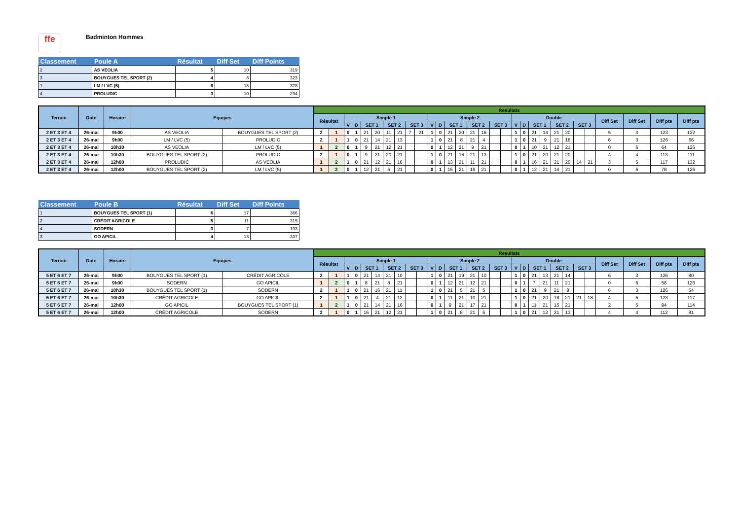ffe
Badminton Hommes
| Classement | Poule A | Résultat | Diff Set | Diff Points |
| --- | --- | --- | --- | --- |
| 2 | AS VEOLIA | 5 | 10 | 319 |
| 3 | BOUYGUES TEL SPORT (2) | 4 | 8 | 323 |
| 1 | LM / LVC (5) | 6 | 18 | 378 |
| 4 | PROLUDIC | 3 | 10 | 294 |
| Terrain | Date | Horaire | Equipes | | Resultats | | | | | | | | | | | | | | | | | | | | | | | | | | | | | |
| --- | --- | --- | --- | --- | --- | --- | --- | --- | --- | --- | --- | --- | --- | --- | --- | --- | --- | --- | --- | --- | --- | --- | --- | --- | --- | --- | --- | --- | --- | --- | --- | --- | --- | --- |
| | | | | | Résultat | | Simple 1 | | | | | | | | Simple 2 | | | | | | | | Double | | | | | | | | Diff Set | Diff Set | Diff pts | Diff pts |
| | | | | | | | V | D | SET 1 | | SET 2 | | SET 3 | | V | D | SET 1 | | SET 2 | | SET 3 | | V | D | SET 1 | | SET 2 | | SET 3 | | | | | |
| 2 ET 3 ET 4 | 26-mai | 9h00 | AS VEOLIA | BOUYGUES TEL SPORT (2) | 2 | 1 | 0 | 1 | 21 | 20 | 11 | 21 | 7 | 21 | 1 | 0 | 21 | 20 | 21 | 16 | | | 1 | 0 | 21 | 14 | 21 | 20 | | | 5 | 4 | 123 | 132 |
| 2 ET 3 ET 4 | 26-mai | 9h00 | LM / LVC (5) | PROLUDIC | 2 | 1 | 1 | 0 | 21 | 14 | 21 | 13 | | | 1 | 0 | 21 | 8 | 21 | 4 | | | 1 | 0 | 21 | 9 | 21 | 18 | | | 6 | 3 | 126 | 66 |
| 2 ET 3 ET 4 | 26-mai | 10h30 | AS VEOLIA | LM / LVC (5) | 1 | 2 | 0 | 1 | 9 | 21 | 12 | 21 | | | 0 | 1 | 12 | 21 | 9 | 21 | | | 0 | 1 | 10 | 21 | 12 | 21 | | | 0 | 6 | 64 | 126 |
| 2 ET 3 ET 4 | 26-mai | 10h30 | BOUYGUES TEL SPORT (2) | PROLUDIC | 2 | 1 | 0 | 1 | 9 | 21 | 20 | 21 | | | 1 | 0 | 21 | 16 | 21 | 13 | | | 1 | 0 | 21 | 20 | 21 | 20 | | | 4 | 4 | 113 | 111 |
| 2 ET 3 ET 4 | 26-mai | 12h00 | PROLUDIC | AS VEOLIA | 1 | 2 | 1 | 0 | 21 | 12 | 21 | 16 | | | 0 | 1 | 13 | 21 | 11 | 21 | | | 0 | 1 | 16 | 21 | 21 | 20 | 14 | 21 | 3 | 5 | 117 | 132 |
| 2 ET 3 ET 4 | 26-mai | 12h00 | BOUYGUES TEL SPORT (2) | LM / LVC (5) | 1 | 2 | 0 | 1 | 12 | 21 | 6 | 21 | | | 0 | 1 | 15 | 21 | 19 | 21 | | | 0 | 1 | 12 | 21 | 14 | 21 | | | 0 | 6 | 78 | 126 |
| Classement | Poule B | Résultat | Diff Set | Diff Points |
| --- | --- | --- | --- | --- |
| 1 | BOUYGUES TEL SPORT (1) | 6 | 17 | 366 |
| 2 | CRÉDIT AGRICOLE | 5 | 11 | 315 |
| 4 | SODERN | 3 | 7 | 193 |
| 3 | GO APICIL | 4 | 13 | 337 |
| Terrain | Date | Horaire | Equipes | | Resultats | | | | | | | | | | | | | | | | | | | | | | | | | | | | | |
| --- | --- | --- | --- | --- | --- | --- | --- | --- | --- | --- | --- | --- | --- | --- | --- | --- | --- | --- | --- | --- | --- | --- | --- | --- | --- | --- | --- | --- | --- | --- | --- | --- | --- | --- |
| | | | | | Résultat | | Simple 1 | | | | | | | | Simple 2 | | | | | | | | Double | | | | | | | | Diff Set | Diff Set | Diff pts | Diff pts |
| | | | | | | | V | D | SET 1 | | SET 2 | | SET 3 | | V | D | SET 1 | | SET 2 | | SET 3 | | V | D | SET 1 | | SET 2 | | SET 3 | | | | | |
| 5 ET 6 ET 7 | 26-mai | 9h00 | BOUYGUES TEL SPORT (1) | CRÉDIT AGRICOLE | 2 | 1 | 1 | 0 | 21 | 14 | 21 | 10 | | | 1 | 0 | 21 | 19 | 21 | 10 | | | 1 | 0 | 21 | 13 | 21 | 14 | | | 6 | 3 | 126 | 80 |
| 5 ET 6 ET 7 | 26-mai | 9h00 | SODERN | GO APICIL | 1 | 2 | 0 | 1 | 8 | 21 | 8 | 21 | | | 0 | 1 | 12 | 21 | 12 | 21 | | | 0 | 1 | 7 | 21 | 11 | 21 | | | 0 | 6 | 58 | 126 |
| 5 ET 6 ET 7 | 26-mai | 10h30 | BOUYGUES TEL SPORT (1) | SODERN | 2 | 1 | 1 | 0 | 21 | 16 | 21 | 11 | | | 1 | 0 | 21 | 5 | 21 | 5 | | | 1 | 0 | 21 | 9 | 21 | 8 | | | 6 | 3 | 126 | 54 |
| 5 ET 6 ET 7 | 26-mai | 10h30 | CRÉDIT AGRICOLE | GO APICIL | 2 | 1 | 1 | 0 | 21 | 4 | 21 | 12 | | | 0 | 1 | 11 | 21 | 10 | 21 | | | 1 | 0 | 21 | 20 | 18 | 21 | 21 | 18 | 4 | 5 | 123 | 117 |
| 5 ET 6 ET 7 | 26-mai | 12h00 | GO APICIL | BOUYGUES TEL SPORT (1) | 1 | 2 | 1 | 0 | 21 | 14 | 21 | 16 | | | 0 | 1 | 9 | 21 | 17 | 21 | | | 0 | 1 | 11 | 21 | 15 | 21 | | | 2 | 5 | 94 | 114 |
| 5 ET 6 ET 7 | 26-mai | 12h00 | CRÉDIT AGRICOLE | SODERN | 2 | 1 | 0 | 1 | 16 | 21 | 12 | 21 | | | 1 | 0 | 21 | 8 | 21 | 6 | | | 1 | 0 | 21 | 12 | 21 | 13 | | | 4 | 4 | 112 | 81 |